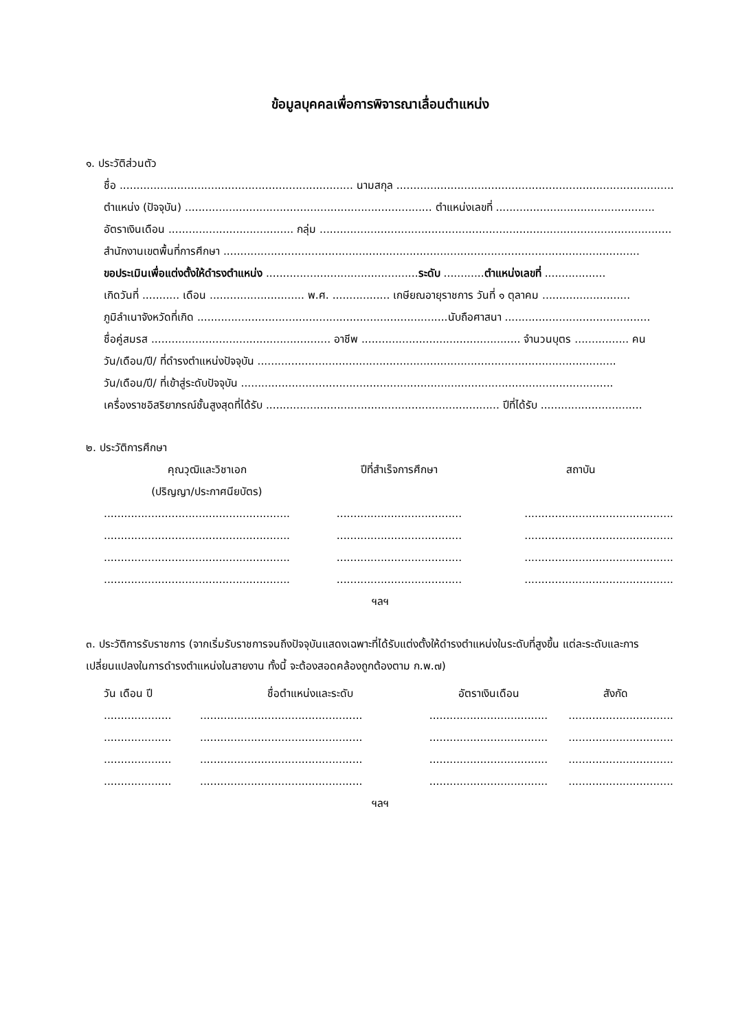ข้อมูลบุคคลเพื่อการพิจารณาเลื่อนตำแหน่ง
๑. ประวัติส่วนตัว
ชื่อ ..................................................................... นามสกุล ...................................................................................
ตำแหน่ง (ปัจจุบัน) ......................................................................... ตำแหน่งเลขที่ ...............................................
อัตราเงินเดือน ..................................... กลุ่ม ........................................................................................................
สำนักงานเขตพื้นที่การศึกษา ...........................................................................................................................
ขอประเมินเพื่อแต่งตั้งให้ดำรงตำแหน่ง ............................................. ระดับ ............ ตำแหน่งเลขที่ ..................
เกิดวันที่ ........... เดือน ............................ พ.ศ. ................. เกษียณอายุราชการ วันที่ ๑ ตุลาคม ..........................
ภูมิลำเนาจังหวัดที่เกิด ..........................................................................นับถือศาสนา ...........................................
ชื่อคู่สมรส ..................................................... อาชีพ ............................................... จำนวนบุตร ................ คน
วัน/เดือน/ปี/ ที่ดำรงตำแหน่งปัจจุบัน ..........................................................................................................
วัน/เดือน/ปี/ ที่เข้าสู่ระดับปัจจุบัน ..............................................................................................................
เครื่องราชอิสริยาภรณ์ชั้นสูงสุดที่ได้รับ ..................................................................... ปีที่ได้รับ ..............................
๒. ประวัติการศึกษา
| คุณวุฒิและวิชาเอก (ปริญญา/ประกาศนียบัตร) | ปีที่สำเร็จการศึกษา | สถาบัน |
| --- | --- | --- |
| ....................................................... | ..................................... | ............................................ |
| ....................................................... | ..................................... | ............................................ |
| ....................................................... | ..................................... | ............................................ |
| ....................................................... | ..................................... | ............................................ |
ฯลฯ
๓. ประวัติการรับราชการ (จากเริ่มรับราชการจนถึงปัจจุบันแสดงเฉพาะที่ได้รับแต่งตั้งให้ดำรงตำแหน่งในระดับที่สูงขึ้น แต่ละระดับและการเปลี่ยนแปลงในการดำรงตำแหน่งในสายงาน ทั้งนี้ จะต้องสอดคล้องถูกต้องตาม ก.พ.๗)
| วัน เดือน ปี | ชื่อตำแหน่งและระดับ | อัตราเงินเดือน | สังกัด |
| --- | --- | --- | --- |
| .................... | ................................................ | ................................... | ............................... |
| .................... | ................................................ | ................................... | ............................... |
| .................... | ................................................ | ................................... | ............................... |
| .................... | ................................................ | ................................... | ............................... |
ฯลฯ